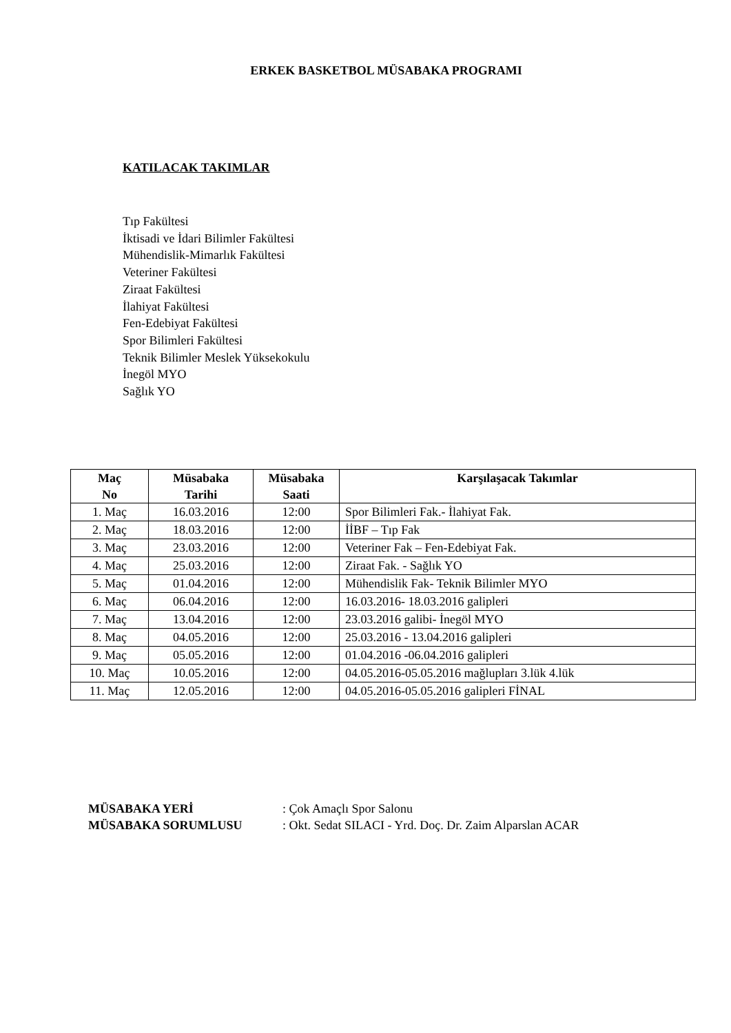ERKEK BASKETBOL MÜSABAKA PROGRAMI
KATILACAK TAKIMLAR
Tıp Fakültesi
İktisadi ve İdari Bilimler Fakültesi
Mühendislik-Mimarlık Fakültesi
Veteriner Fakültesi
Ziraat Fakültesi
İlahiyat Fakültesi
Fen-Edebiyat Fakültesi
Spor Bilimleri Fakültesi
Teknik Bilimler Meslek Yüksekokulu
İnegöl MYO
Sağlık YO
| Maç No | Müsabaka Tarihi | Müsabaka Saati | Karşılaşacak Takımlar |
| --- | --- | --- | --- |
| 1. Maç | 16.03.2016 | 12:00 | Spor Bilimleri Fak.- İlahiyat Fak. |
| 2. Maç | 18.03.2016 | 12:00 | İİBF – Tıp Fak |
| 3. Maç | 23.03.2016 | 12:00 | Veteriner Fak – Fen-Edebiyat Fak. |
| 4. Maç | 25.03.2016 | 12:00 | Ziraat Fak. - Sağlık YO |
| 5. Maç | 01.04.2016 | 12:00 | Mühendislik Fak- Teknik Bilimler MYO |
| 6. Maç | 06.04.2016 | 12:00 | 16.03.2016- 18.03.2016 galipleri |
| 7. Maç | 13.04.2016 | 12:00 | 23.03.2016 galibi- İnegöl MYO |
| 8. Maç | 04.05.2016 | 12:00 | 25.03.2016 - 13.04.2016 galipleri |
| 9. Maç | 05.05.2016 | 12:00 | 01.04.2016 -06.04.2016 galipleri |
| 10. Maç | 10.05.2016 | 12:00 | 04.05.2016-05.05.2016 mağlupları 3.lük 4.lük |
| 11. Maç | 12.05.2016 | 12:00 | 04.05.2016-05.05.2016 galipleri FİNAL |
MÜSABAKA YERİ : Çok Amaçlı Spor Salonu
MÜSABAKA SORUMLUSU : Okt. Sedat SILACI - Yrd. Doç. Dr. Zaim Alparslan ACAR